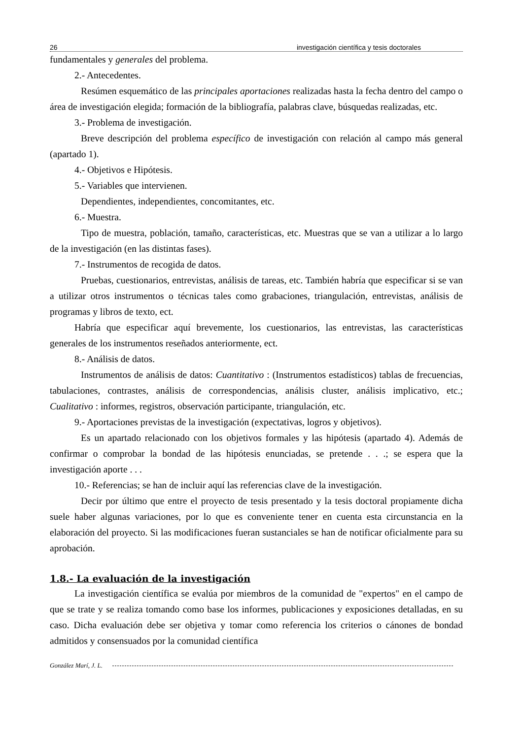26 investigación científica y tesis doctorales
fundamentales y generales del problema.
2.- Antecedentes.
Resúmen esquemático de las principales aportaciones realizadas hasta la fecha dentro del campo o área de investigación elegida; formación de la bibliografía, palabras clave, búsquedas realizadas, etc.
3.- Problema de investigación.
Breve descripción del problema específico de investigación con relación al campo más general (apartado 1).
4.- Objetivos e Hipótesis.
5.- Variables que intervienen.
Dependientes, independientes, concomitantes, etc.
6.- Muestra.
Tipo de muestra, población, tamaño, características, etc. Muestras que se van a utilizar a lo largo de la investigación (en las distintas fases).
7.- Instrumentos de recogida de datos.
Pruebas, cuestionarios, entrevistas, análisis de tareas, etc. También habría que especificar si se van a utilizar otros instrumentos o técnicas tales como grabaciones, triangulación, entrevistas, análisis de programas y libros de texto, ect.
Habría que especificar aquí brevemente, los cuestionarios, las entrevistas, las características generales de los instrumentos reseñados anteriormente, ect.
8.- Análisis de datos.
Instrumentos de análisis de datos: Cuantitativo : (Instrumentos estadísticos) tablas de frecuencias, tabulaciones, contrastes, análisis de correspondencias, análisis cluster, análisis implicativo, etc.; Cualitativo : informes, registros, observación participante, triangulación, etc.
9.- Aportaciones previstas de la investigación (expectativas, logros y objetivos).
Es un apartado relacionado con los objetivos formales y las hipótesis (apartado 4). Además de confirmar o comprobar la bondad de las hipótesis enunciadas, se pretende . . .; se espera que la investigación aporte . . .
10.- Referencias; se han de incluir aquí las referencias clave de la investigación.
Decir por último que entre el proyecto de tesis presentado y la tesis doctoral propiamente dicha suele haber algunas variaciones, por lo que es conveniente tener en cuenta esta circunstancia en la elaboración del proyecto. Si las modificaciones fueran sustanciales se han de notificar oficialmente para su aprobación.
1.8.- La evaluación de la investigación
La investigación científica se evalúa por miembros de la comunidad de "expertos" en el campo de que se trate y se realiza tomando como base los informes, publicaciones y exposiciones detalladas, en su caso. Dicha evaluación debe ser objetiva y tomar como referencia los criterios o cánones de bondad admitidos y consensuados por la comunidad científica
González Marí, J. L.